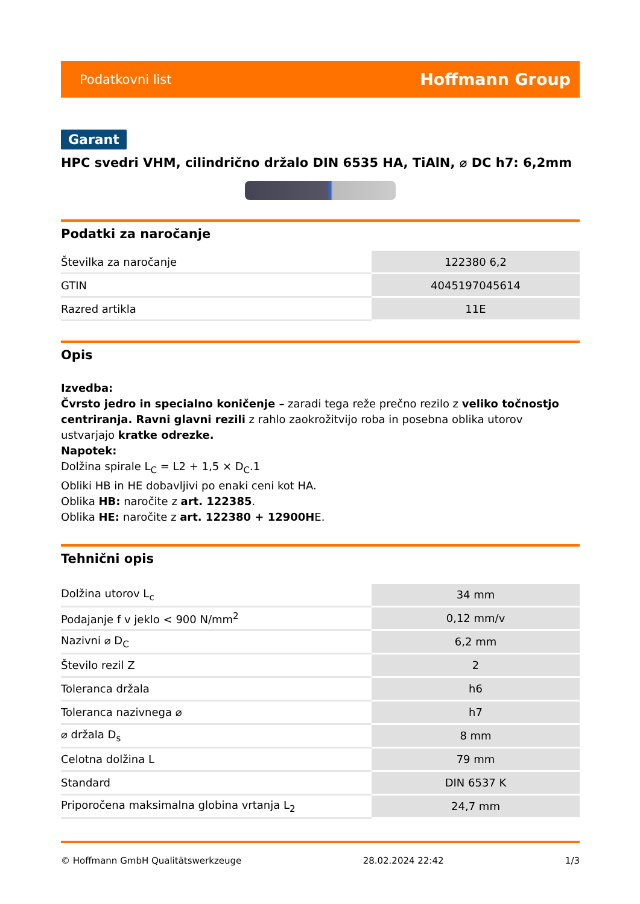Podatkovni list Hoffmann Group
Garant
HPC svedri VHM, cilindrično držalo DIN 6535 HA, TiAlN, ⌀ DC h7: 6,2mm
Podatki za naročanje
| Številka za naročanje | 122380 6,2 |
| GTIN | 4045197045614 |
| Razred artikla | 11E |
Opis
Izvedba:
Čvrsto jedro in specialno koničenje – zaradi tega reže prečno rezilo z veliko točnostjo centriranja. Ravni glavni rezili z rahlo zaokrožitvijo roba in posebna oblika utorov ustvarjajo kratke odrezke.
Napotek:
Dolžina spirale L<sub>C</sub> = L2 + 1,5 × D<sub>C</sub>.1
Obliki HB in HE dobavljivi po enaki ceni kot HA.
Oblika HB: naročite z art. 122385.
Oblika HE: naročite z art. 122380 + 12900HE.
Tehnični opis
| Dolžina utorov L<sub>c</sub> | 34 mm |
| Podajanje f v jeklo < 900 N/mm<sup>2</sup> | 0,12 mm/v |
| Nazivni ⌀ D<sub>C</sub> | 6,2 mm |
| Število rezil Z | 2 |
| Toleranca držala | h6 |
| Toleranca nazivnega ⌀ | h7 |
| ⌀ držala D<sub>s</sub> | 8 mm |
| Celotna dolžina L | 79 mm |
| Standard | DIN 6537 K |
| Priporočena maksimalna globina vrtanja L<sub>2</sub> | 24,7 mm |
© Hoffmann GmbH Qualitätswerkzeuge 28.02.2024 22:42 1/3